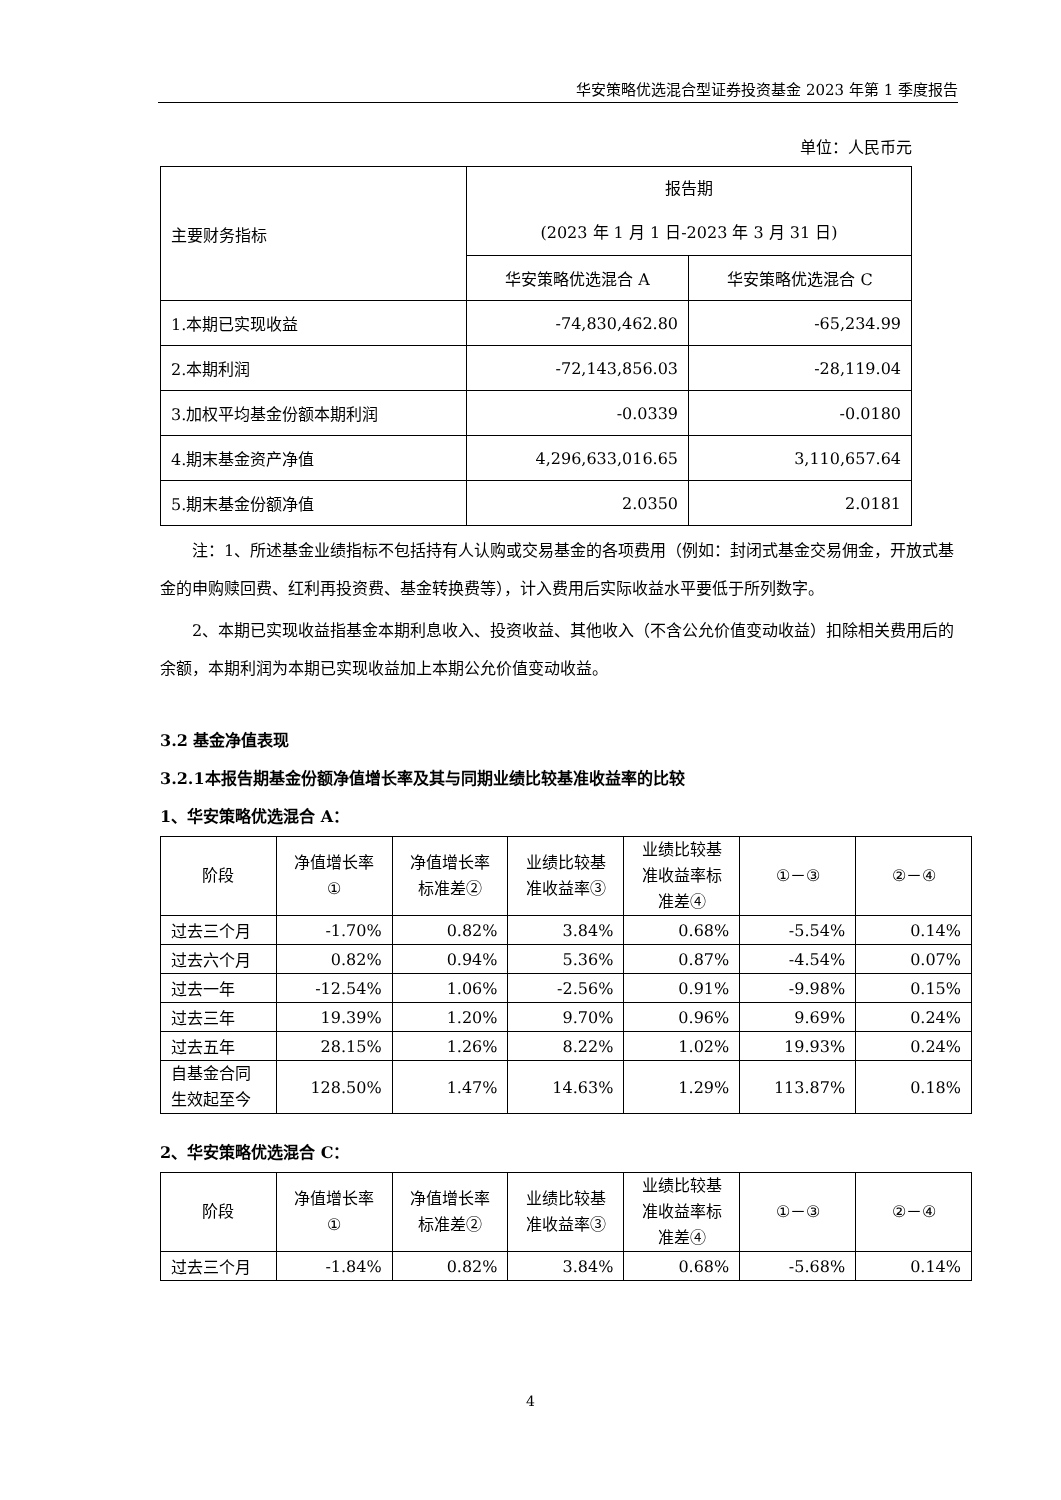华安策略优选混合型证券投资基金 2023 年第 1 季度报告
单位：人民币元
| 主要财务指标 | 报告期 (2023 年 1 月 1 日-2023 年 3 月 31 日) | |
| --- | --- | --- |
| | 华安策略优选混合 A | 华安策略优选混合 C |
| 1.本期已实现收益 | -74,830,462.80 | -65,234.99 |
| 2.本期利润 | -72,143,856.03 | -28,119.04 |
| 3.加权平均基金份额本期利润 | -0.0339 | -0.0180 |
| 4.期末基金资产净值 | 4,296,633,016.65 | 3,110,657.64 |
| 5.期末基金份额净值 | 2.0350 | 2.0181 |
注：1、所述基金业绩指标不包括持有人认购或交易基金的各项费用（例如：封闭式基金交易佣金，开放式基金的申购赎回费、红利再投资费、基金转换费等），计入费用后实际收益水平要低于所列数字。
2、本期已实现收益指基金本期利息收入、投资收益、其他收入（不含公允价值变动收益）扣除相关费用后的余额，本期利润为本期已实现收益加上本期公允价值变动收益。
3.2 基金净值表现
3.2.1本报告期基金份额净值增长率及其与同期业绩比较基准收益率的比较
1、华安策略优选混合 A：
| 阶段 | 净值增长率 ① | 净值增长率 标准差② | 业绩比较基 准收益率③ | 业绩比较基 准收益率标 准差④ | ①－③ | ②－④ |
| --- | --- | --- | --- | --- | --- | --- |
| 过去三个月 | -1.70% | 0.82% | 3.84% | 0.68% | -5.54% | 0.14% |
| 过去六个月 | 0.82% | 0.94% | 5.36% | 0.87% | -4.54% | 0.07% |
| 过去一年 | -12.54% | 1.06% | -2.56% | 0.91% | -9.98% | 0.15% |
| 过去三年 | 19.39% | 1.20% | 9.70% | 0.96% | 9.69% | 0.24% |
| 过去五年 | 28.15% | 1.26% | 8.22% | 1.02% | 19.93% | 0.24% |
| 自基金合同 生效起至今 | 128.50% | 1.47% | 14.63% | 1.29% | 113.87% | 0.18% |
2、华安策略优选混合 C：
| 阶段 | 净值增长率 ① | 净值增长率 标准差② | 业绩比较基 准收益率③ | 业绩比较基 准收益率标 准差④ | ①－③ | ②－④ |
| --- | --- | --- | --- | --- | --- | --- |
| 过去三个月 | -1.84% | 0.82% | 3.84% | 0.68% | -5.68% | 0.14% |
4